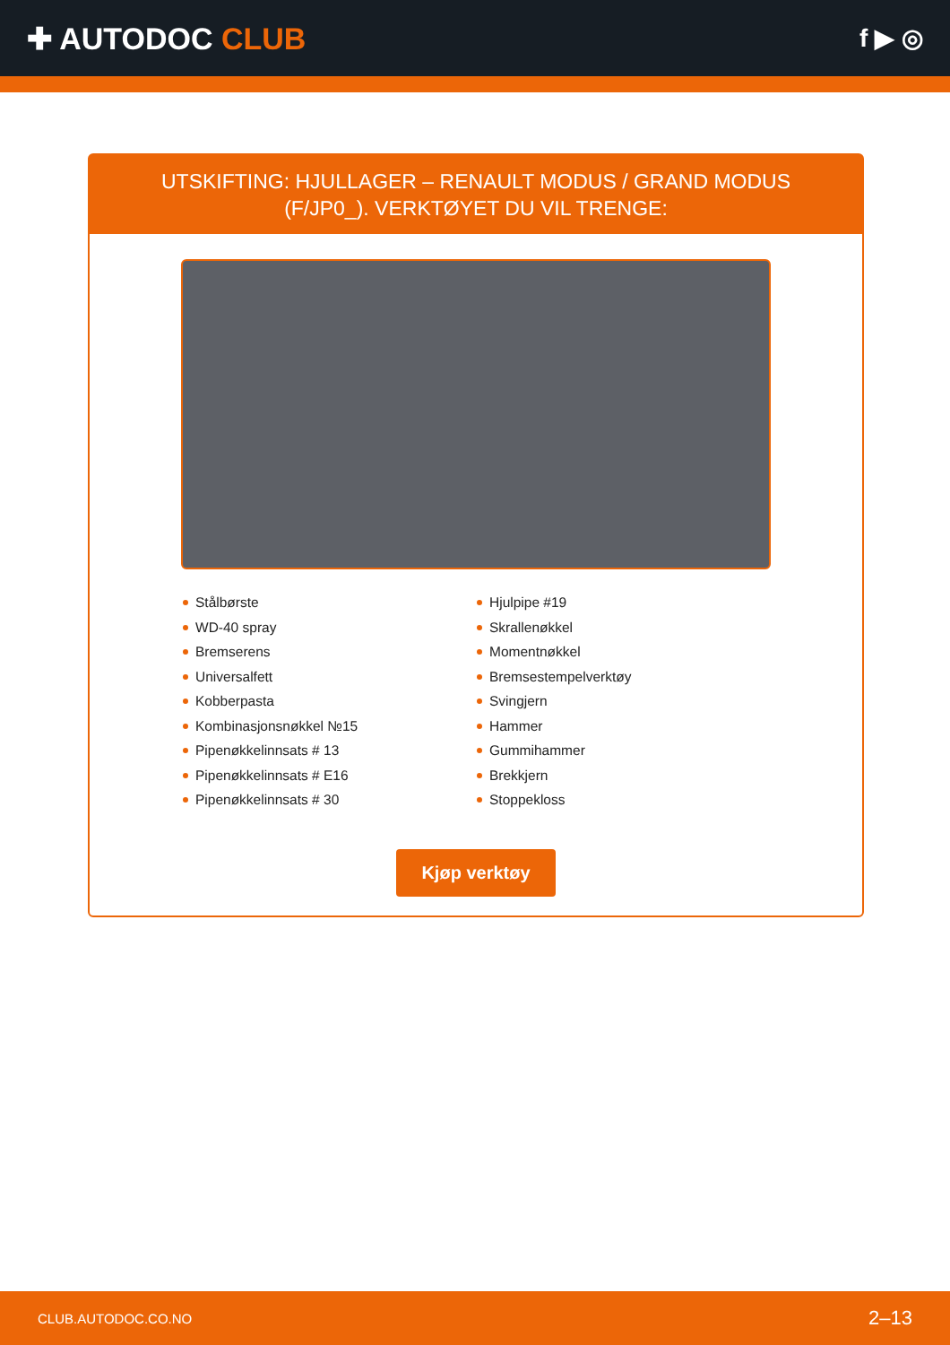✚ AUTODOC CLUB
f ▶ ◎
UTSKIFTING: HJULLAGER – RENAULT MODUS / GRAND MODUS (F/JP0_). VERKTØYET DU VIL TRENGE:
Stålbørste
WD-40 spray
Bremserens
Universalfett
Kobberpasta
Kombinasjonsnøkkel №15
Pipenøkkelinnsats # 13
Pipenøkkelinnsats # E16
Pipenøkkelinnsats # 30
Hjulpipe #19
Skrallenøkkel
Momentnøkkel
Bremsestempelverktøy
Svingjern
Hammer
Gummihammer
Brekkjern
Stoppekloss
Kjøp verktøy
CLUB.AUTODOC.CO.NO 2–13